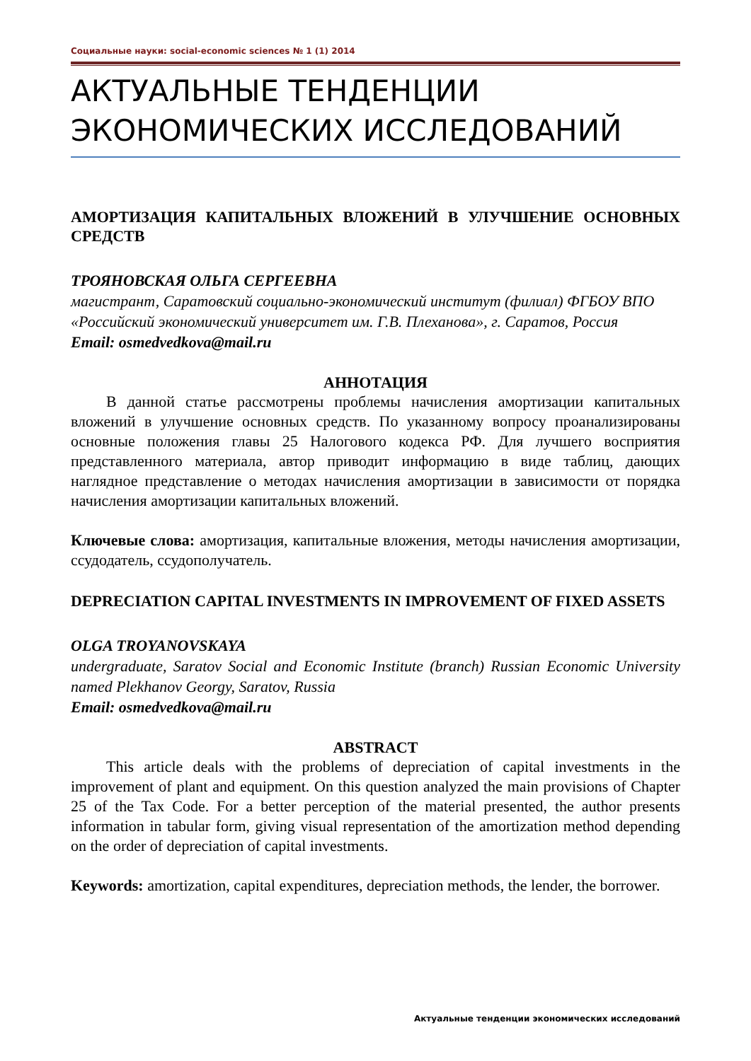Социальные науки: social-economic sciences № 1 (1) 2014
АКТУАЛЬНЫЕ ТЕНДЕНЦИИ ЭКОНОМИЧЕСКИХ ИССЛЕДОВАНИЙ
АМОРТИЗАЦИЯ КАПИТАЛЬНЫХ ВЛОЖЕНИЙ В УЛУЧШЕНИЕ ОСНОВНЫХ СРЕДСТВ
ТРОЯНОВСКАЯ ОЛЬГА СЕРГЕЕВНА
магистрант, Саратовский социально-экономический институт (филиал) ФГБОУ ВПО «Российский экономический университет им. Г.В. Плеханова», г. Саратов, Россия
Email: osmedvedkova@mail.ru
АННОТАЦИЯ
В данной статье рассмотрены проблемы начисления амортизации капитальных вложений в улучшение основных средств. По указанному вопросу проанализированы основные положения главы 25 Налогового кодекса РФ. Для лучшего восприятия представленного материала, автор приводит информацию в виде таблиц, дающих наглядное представление о методах начисления амортизации в зависимости от порядка начисления амортизации капитальных вложений.
Ключевые слова: амортизация, капитальные вложения, методы начисления амортизации, ссудодатель, ссудополучатель.
DEPRECIATION CAPITAL INVESTMENTS IN IMPROVEMENT OF FIXED ASSETS
OLGA TROYANOVSKAYA
undergraduate, Saratov Social and Economic Institute (branch) Russian Economic University named Plekhanov Georgy, Saratov, Russia
Email: osmedvedkova@mail.ru
ABSTRACT
This article deals with the problems of depreciation of capital investments in the improvement of plant and equipment. On this question analyzed the main provisions of Chapter 25 of the Tax Code. For a better perception of the material presented, the author presents information in tabular form, giving visual representation of the amortization method depending on the order of depreciation of capital investments.
Keywords: amortization, capital expenditures, depreciation methods, the lender, the borrower.
Актуальные тенденции экономических исследований